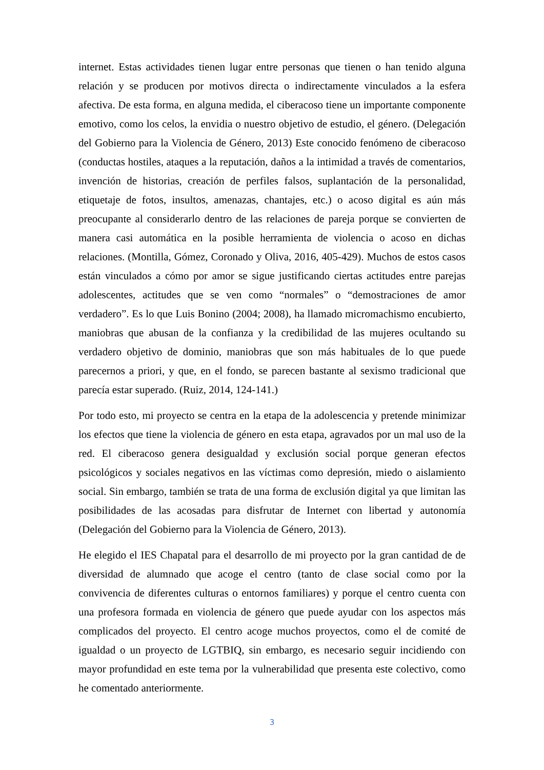internet. Estas actividades tienen lugar entre personas que tienen o han tenido alguna relación y se producen por motivos directa o indirectamente vinculados a la esfera afectiva. De esta forma, en alguna medida, el ciberacoso tiene un importante componente emotivo, como los celos, la envidia o nuestro objetivo de estudio, el género. (Delegación del Gobierno para la Violencia de Género, 2013) Este conocido fenómeno de ciberacoso (conductas hostiles, ataques a la reputación, daños a la intimidad a través de comentarios, invención de historias, creación de perfiles falsos, suplantación de la personalidad, etiquetaje de fotos, insultos, amenazas, chantajes, etc.) o acoso digital es aún más preocupante al considerarlo dentro de las relaciones de pareja porque se convierten de manera casi automática en la posible herramienta de violencia o acoso en dichas relaciones. (Montilla, Gómez, Coronado y Oliva, 2016, 405-429). Muchos de estos casos están vinculados a cómo por amor se sigue justificando ciertas actitudes entre parejas adolescentes, actitudes que se ven como “normales” o “demostraciones de amor verdadero”. Es lo que Luis Bonino (2004; 2008), ha llamado micromachismo encubierto, maniobras que abusan de la confianza y la credibilidad de las mujeres ocultando su verdadero objetivo de dominio, maniobras que son más habituales de lo que puede parecernos a priori, y que, en el fondo, se parecen bastante al sexismo tradicional que parecía estar superado. (Ruiz, 2014, 124-141.)
Por todo esto, mi proyecto se centra en la etapa de la adolescencia y pretende minimizar los efectos que tiene la violencia de género en esta etapa, agravados por un mal uso de la red. El ciberacoso genera desigualdad y exclusión social porque generan efectos psicológicos y sociales negativos en las víctimas como depresión, miedo o aislamiento social. Sin embargo, también se trata de una forma de exclusión digital ya que limitan las posibilidades de las acosadas para disfrutar de Internet con libertad y autonomía (Delegación del Gobierno para la Violencia de Género, 2013).
He elegido el IES Chapatal para el desarrollo de mi proyecto por la gran cantidad de de diversidad de alumnado que acoge el centro (tanto de clase social como por la convivencia de diferentes culturas o entornos familiares) y porque el centro cuenta con una profesora formada en violencia de género que puede ayudar con los aspectos más complicados del proyecto. El centro acoge muchos proyectos, como el de comité de igualdad o un proyecto de LGTBIQ, sin embargo, es necesario seguir incidiendo con mayor profundidad en este tema por la vulnerabilidad que presenta este colectivo, como he comentado anteriormente.
3